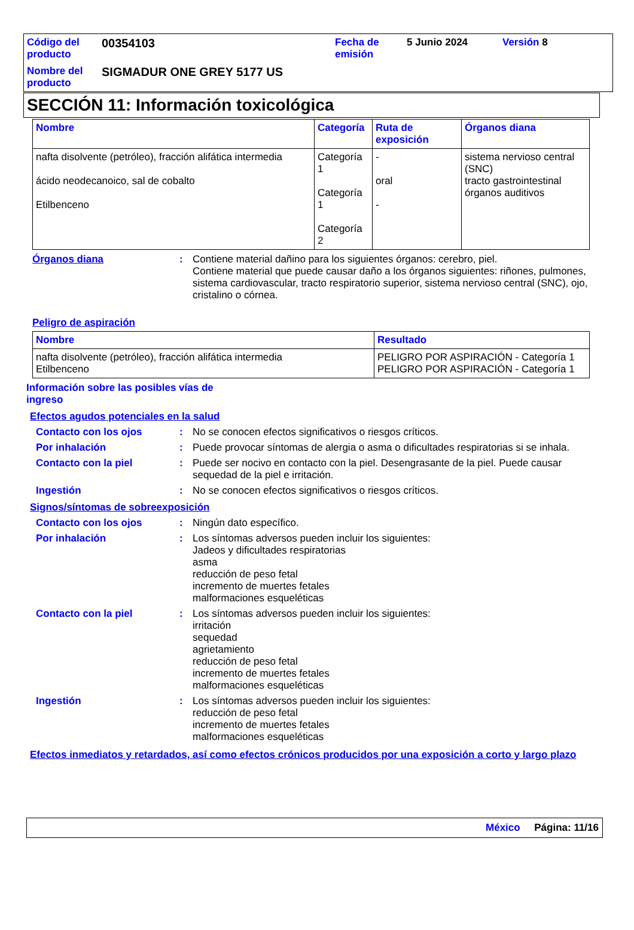| Código del producto | 00354103 | Fecha de emisión | 5 Junio 2024 | Versión 8 |
| Nombre del producto | SIGMADUR ONE GREY 5177 US | | | |
SECCIÓN 11: Información toxicológica
| Nombre | Categoría | Ruta de exposición | Órganos diana |
| --- | --- | --- | --- |
| nafta disolvente (petróleo), fracción alifática intermedia ácido neodecanoico, sal de cobalto Etilbenceno | Categoría 1 Categoría 1 Categoría 2 | - oral - | sistema nervioso central (SNC) tracto gastrointestinal órganos auditivos |
Órganos diana :
Contiene material dañino para los siguientes órganos: cerebro, piel.
Contiene material que puede causar daño a los órganos siguientes: riñones, pulmones, sistema cardiovascular, tracto respiratorio superior, sistema nervioso central (SNC), ojo, cristalino o córnea.
Peligro de aspiración
| Nombre | Resultado |
| --- | --- |
| nafta disolvente (petróleo), fracción alifática intermedia Etilbenceno | PELIGRO POR ASPIRACIÓN - Categoría 1 PELIGRO POR ASPIRACIÓN - Categoría 1 |
Información sobre las posibles vías de ingreso
Efectos agudos potenciales en la salud
Contacto con los ojos :
No se conocen efectos significativos o riesgos críticos.
Por inhalación :
Puede provocar síntomas de alergia o asma o dificultades respiratorias si se inhala.
Contacto con la piel :
Puede ser nocivo en contacto con la piel. Desengrasante de la piel. Puede causar sequedad de la piel e irritación.
Ingestión :
No se conocen efectos significativos o riesgos críticos.
Signos/síntomas de sobreexposición
Contacto con los ojos :
Ningún dato específico.
Por inhalación :
Los síntomas adversos pueden incluir los siguientes:
Jadeos y dificultades respiratorias
asma
reducción de peso fetal
incremento de muertes fetales
malformaciones esqueléticas
Contacto con la piel :
Los síntomas adversos pueden incluir los siguientes:
irritación
sequedad
agrietamiento
reducción de peso fetal
incremento de muertes fetales
malformaciones esqueléticas
Ingestión :
Los síntomas adversos pueden incluir los siguientes:
reducción de peso fetal
incremento de muertes fetales
malformaciones esqueléticas
Efectos inmediatos y retardados, así como efectos crónicos producidos por una exposición a corto y largo plazo
México Página: 11/16